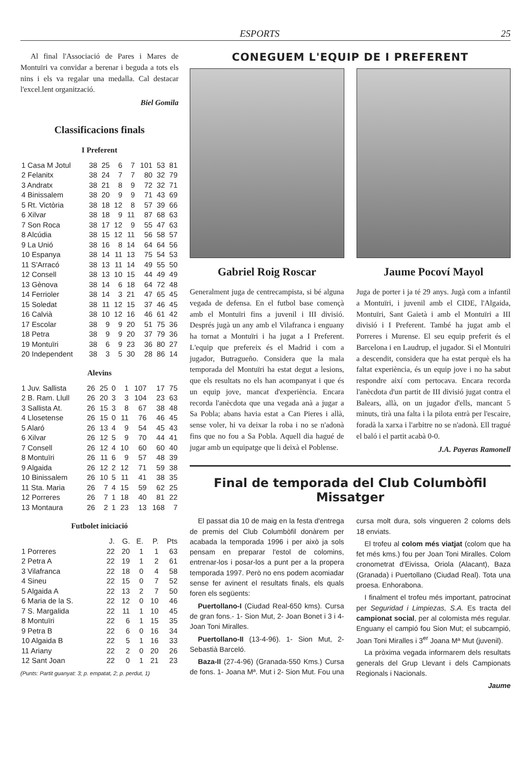ESPORTS 25
Al final l'Associació de Pares i Mares de Montuïri va convidar a berenar i beguda a tots els nins i els va regalar una medalla. Cal destacar l'excel.lent organització.
Biel Gomila
Classificacions finals
I Preferent
| 1 Casa M Jotul | 38 | 25 | 6 | 7 | 101 | 53 | 81 |
| 2 Felanitx | 38 | 24 | 7 | 7 | 80 | 32 | 79 |
| 3 Andratx | 38 | 21 | 8 | 9 | 72 | 32 | 71 |
| 4 Binissalem | 38 | 20 | 9 | 9 | 71 | 43 | 69 |
| 5 Rt. Victòria | 38 | 18 | 12 | 8 | 57 | 39 | 66 |
| 6 Xilvar | 38 | 18 | 9 | 11 | 87 | 68 | 63 |
| 7 Son Roca | 38 | 17 | 12 | 9 | 55 | 47 | 63 |
| 8 Alcúdia | 38 | 15 | 12 | 11 | 56 | 58 | 57 |
| 9 La Unió | 38 | 16 | 8 | 14 | 64 | 64 | 56 |
| 10 Espanya | 38 | 14 | 11 | 13 | 75 | 54 | 53 |
| 11 S'Arracó | 38 | 13 | 11 | 14 | 49 | 55 | 50 |
| 12 Consell | 38 | 13 | 10 | 15 | 44 | 49 | 49 |
| 13 Gènova | 38 | 14 | 6 | 18 | 64 | 72 | 48 |
| 14 Ferrioler | 38 | 14 | 3 | 21 | 47 | 65 | 45 |
| 15 Soledat | 38 | 11 | 12 | 15 | 37 | 46 | 45 |
| 16 Calvià | 38 | 10 | 12 | 16 | 46 | 61 | 42 |
| 17 Escolar | 38 | 9 | 9 | 20 | 51 | 75 | 36 |
| 18 Petra | 38 | 9 | 9 | 20 | 37 | 79 | 36 |
| 19 Montuïri | 38 | 6 | 9 | 23 | 36 | 80 | 27 |
| 20 Independent | 38 | 3 | 5 | 30 | 28 | 86 | 14 |
Alevins
| 1 Juv. Sallista | 26 | 25 | 0 | 1 | 107 | 17 | 75 |
| 2 B. Ram. Llull | 26 | 20 | 3 | 3 | 104 | 23 | 63 |
| 3 Sallista At. | 26 | 15 | 3 | 8 | 67 | 38 | 48 |
| 4 Llosetense | 26 | 15 | 0 | 11 | 76 | 46 | 45 |
| 5 Alaró | 26 | 13 | 4 | 9 | 54 | 45 | 43 |
| 6 Xilvar | 26 | 12 | 5 | 9 | 70 | 44 | 41 |
| 7 Consell | 26 | 12 | 4 | 10 | 60 | 60 | 40 |
| 8 Montuïri | 26 | 11 | 6 | 9 | 57 | 48 | 39 |
| 9 Algaida | 26 | 12 | 2 | 12 | 71 | 59 | 38 |
| 10 Binissalem | 26 | 10 | 5 | 11 | 41 | 38 | 35 |
| 11 Sta. Maria | 26 | 7 | 4 | 15 | 59 | 62 | 25 |
| 12 Porreres | 26 | 7 | 1 | 18 | 40 | 81 | 22 |
| 13 Montaura | 26 | 2 | 1 | 23 | 13 | 168 | 7 |
Futbolet iniciació
| | J. | G. | E. | P. | Pts |
| --- | --- | --- | --- | --- | --- |
| 1 Porreres | 22 | 20 | 1 | 1 | 63 |
| 2 Petra A | 22 | 19 | 1 | 2 | 61 |
| 3 Vilafranca | 22 | 18 | 0 | 4 | 58 |
| 4 Sineu | 22 | 15 | 0 | 7 | 52 |
| 5 Algaida A | 22 | 13 | 2 | 7 | 50 |
| 6 Maria de la S. | 22 | 12 | 0 | 10 | 46 |
| 7 S. Margalida | 22 | 11 | 1 | 10 | 45 |
| 8 Montuïri | 22 | 6 | 1 | 15 | 35 |
| 9 Petra B | 22 | 6 | 0 | 16 | 34 |
| 10 Algaida B | 22 | 5 | 1 | 16 | 33 |
| 11 Ariany | 22 | 2 | 0 | 20 | 26 |
| 12 Sant Joan | 22 | 0 | 1 | 21 | 23 |
(Punts: Partit guanyat: 3; p. empatat, 2; p. perdut, 1)
CONEGUEM L'EQUIP DE I PREFERENT
Gabriel Roig Roscar
Generalment juga de centrecampista, si bé alguna vegada de defensa. En el futbol base començà amb el Montuïri fins a juvenil i III divisió. Després jugà un any amb el Vilafranca i enguany ha tornat a Montuïri i ha jugat a I Preferent. L'equip que prefereix és el Madrid i com a jugador, Butragueño. Considera que la mala temporada del Montuïri ha estat degut a lesions, que els resultats no els han acompanyat i que és un equip jove, mancat d'experiència. Encara recorda l'anècdota que una vegada anà a jugar a Sa Pobla; abans havia estat a Can Pieres i allà, sense voler, hi va deixar la roba i no se n'adonà fins que no fou a Sa Pobla. Aquell dia hagué de jugar amb un equipatge que li deixà el Poblense.
Jaume Pocoví Mayol
Juga de porter i ja té 29 anys. Jugà com a infantil a Montuïri, i juvenil amb el CIDE, l'Algaida, Montuïri, Sant Gaietà i amb el Montuïri a III divisió i I Preferent. També ha jugat amb el Porreres i Murense. El seu equip preferit és el Barcelona i en Laudrup, el jugador. Si el Montuïri a descendit, considera que ha estat perquè els ha faltat experiència, és un equip jove i no ha sabut respondre així com pertocava. Encara recorda l'anècdota d'un partit de III divisió jugat contra el Balears, allà, on un jugador d'ells, mancant 5 minuts, tirà una falta i la pilota entrà per l'escaire, foradà la xarxa i l'arbitre no se n'adonà. Ell tragué el baló i el partit acabà 0-0.
J.A. Payeras Ramonell
Final de temporada del Club Columbòfil Missatger
El passat dia 10 de maig en la festa d'entrega de premis del Club Columbòfil donàrem per acabada la temporada 1996 i per això ja sols pensam en preparar l'estol de colomins, entrenar-los i posar-los a punt per a la propera temporada 1997. Però no ens podem acomiadar sense fer avinent el resultats finals, els quals foren els següents:
Puertollano-I (Ciudad Real-650 kms). Cursa de gran fons.- 1- Sion Mut, 2- Joan Bonet i 3 i 4- Joan Toni Miralles.
Puertollano-II (13-4-96). 1- Sion Mut, 2- Sebastià Barceló.
Baza-II (27-4-96) (Granada-550 Kms.) Cursa de fons. 1- Joana Mª. Mut i 2- Sion Mut. Fou una cursa molt dura, sols vingueren 2 coloms dels 18 enviats.
El trofeu al colom més viatjat (colom que ha fet més kms.) fou per Joan Toni Miralles. Colom cronometrat d'Eivissa, Oriola (Alacant), Baza (Granada) i Puertollano (Ciudad Real). Tota una proesa. Enhorabona.
I finalment el trofeu més important, patrocinat per Seguridad i Limpiezas, S.A. Es tracta del campionat social, per al colomista més regular. Enguany el campió fou Sion Mut; el subcampió, Joan Toni Miralles i 3<sup>er</sup> Joana Mª Mut (juvenil).
La pròxima vegada informarem dels resultats generals del Grup Llevant i dels Campionats Regionals i Nacionals.
Jaume